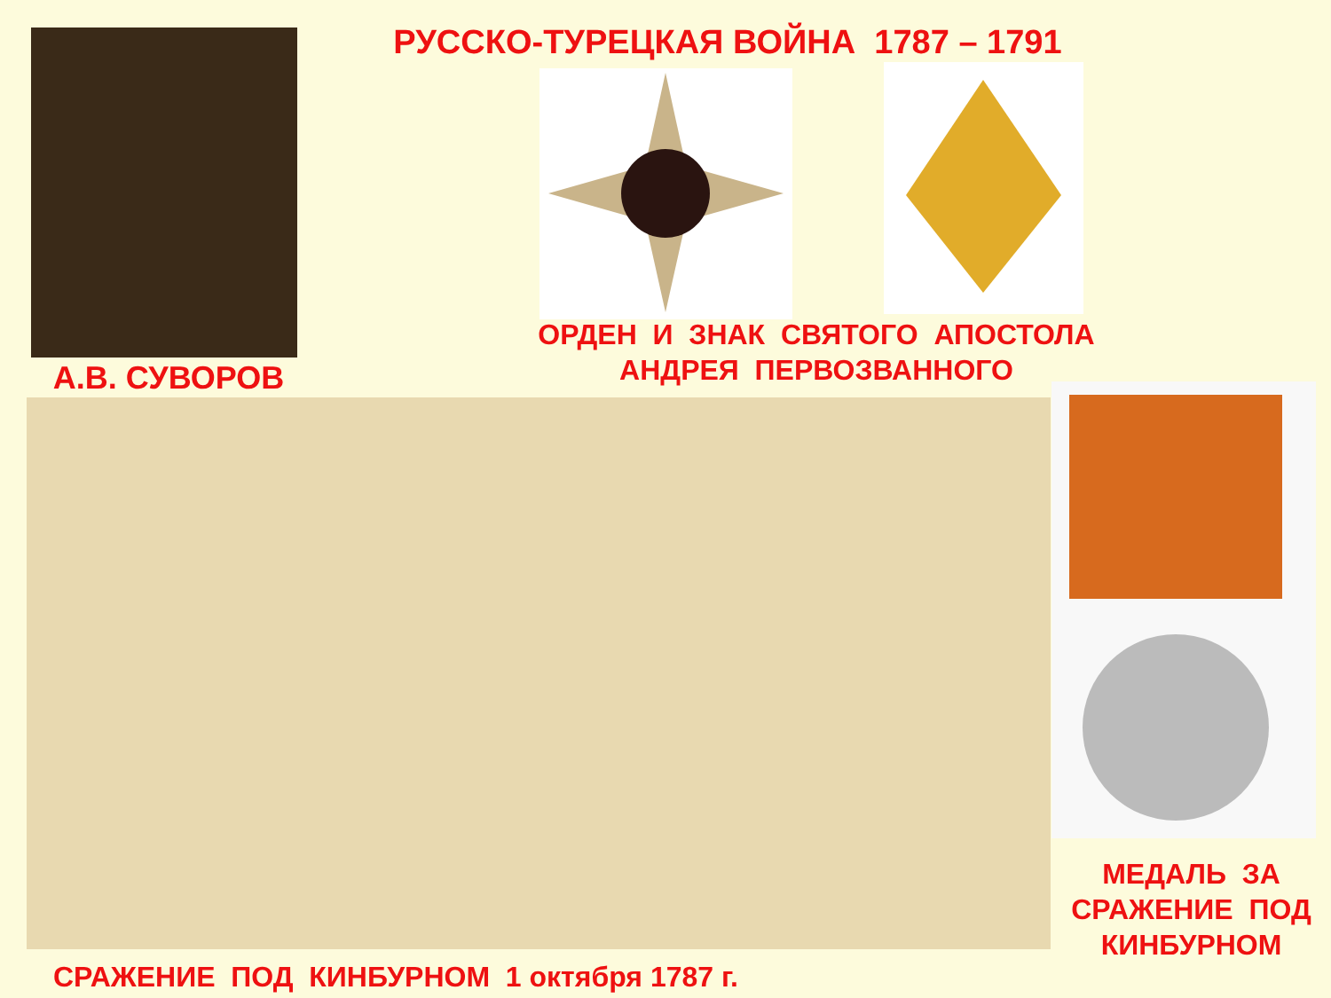РУССКО-ТУРЕЦКАЯ ВОЙНА 1787 – 1791
ОРДЕН И ЗНАК СВЯТОГО АПОСТОЛА
АНДРЕЯ ПЕРВОЗВАННОГО
А.В. СУВОРОВ
МЕДАЛЬ ЗА
СРАЖЕНИЕ ПОД
КИНБУРНОМ
СРАЖЕНИЕ ПОД КИНБУРНОМ 1 октября 1787 г.